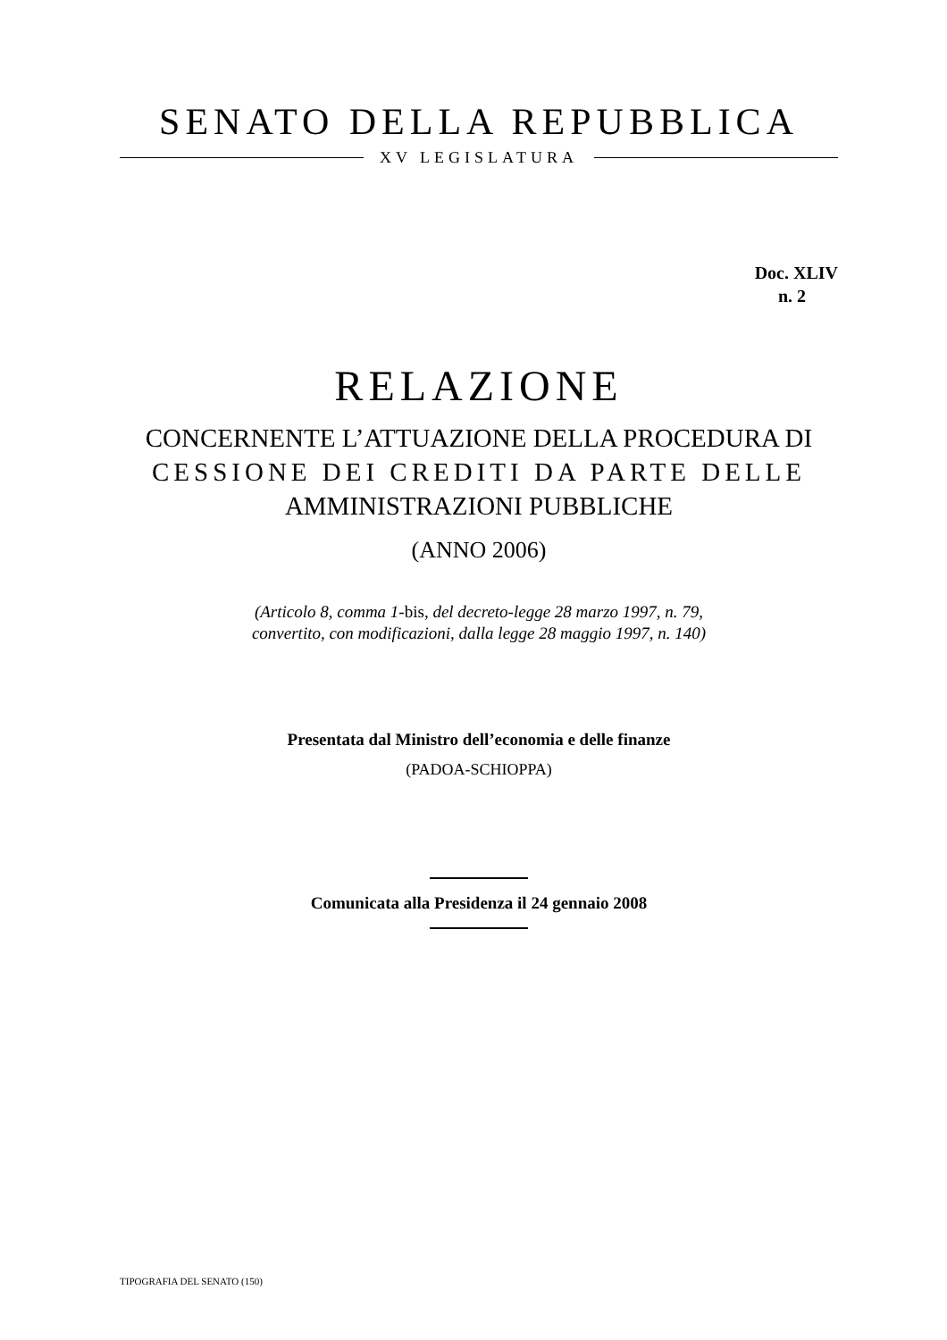SENATO DELLA REPUBBLICA
XV LEGISLATURA
Doc. XLIV
n. 2
RELAZIONE
CONCERNENTE L’ATTUAZIONE DELLA PROCEDURA DI CESSIONE DEI CREDITI DA PARTE DELLE AMMINISTRAZIONI PUBBLICHE
(ANNO 2006)
(Articolo 8, comma 1-bis, del decreto-legge 28 marzo 1997, n. 79,
convertito, con modificazioni, dalla legge 28 maggio 1997, n. 140)
Presentata dal Ministro dell’economia e delle finanze
(PADOA-SCHIOPPA)
Comunicata alla Presidenza il 24 gennaio 2008
TIPOGRAFIA DEL SENATO (150)